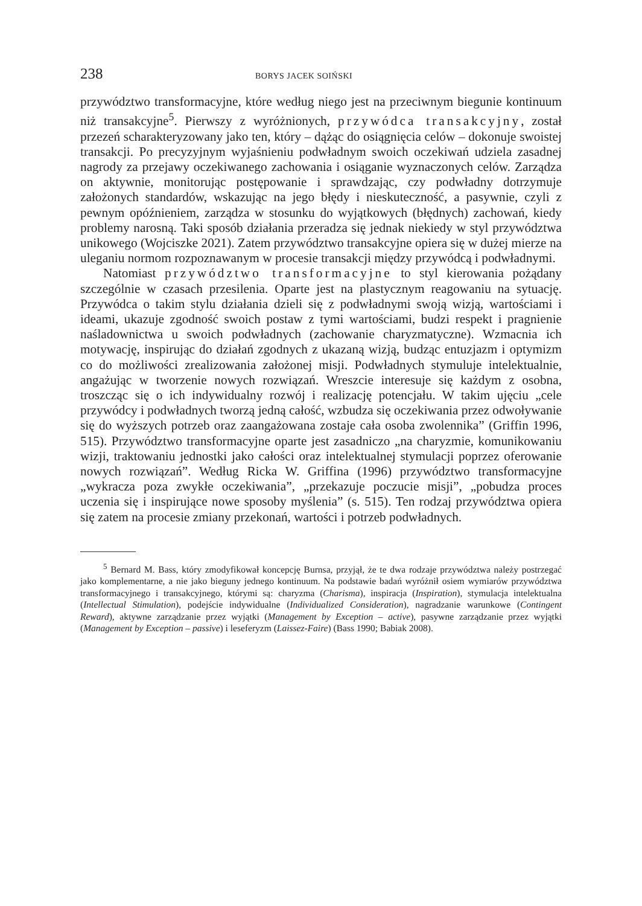238 BORYS JACEK SOIŃSKI
przywództwo transformacyjne, które według niego jest na przeciwnym biegunie kontinuum niż transakcyjne<sup>5</sup>. Pierwszy z wyróżnionych, przywódca transakcyjny, został przezeń scharakteryzowany jako ten, który – dążąc do osiągnięcia celów – dokonuje swoistej transakcji. Po precyzyjnym wyjaśnieniu podwładnym swoich oczekiwań udziela zasadnej nagrody za przejawy oczekiwanego zachowania i osiąganie wyznaczonych celów. Zarządza on aktywnie, monitorując postępowanie i sprawdzając, czy podwładny dotrzymuje założonych standardów, wskazując na jego błędy i nieskuteczność, a pasywnie, czyli z pewnym opóźnieniem, zarządza w stosunku do wyjątkowych (błędnych) zachowań, kiedy problemy narosną. Taki sposób działania przeradza się jednak niekiedy w styl przywództwa unikowego (Wojciszke 2021). Zatem przywództwo transakcyjne opiera się w dużej mierze na uleganiu normom rozpoznawanym w procesie transakcji między przywódcą i podwładnymi.
Natomiast przywództwo transformacyjne to styl kierowania pożądany szczególnie w czasach przesilenia. Oparte jest na plastycznym reagowaniu na sytuację. Przywódca o takim stylu działania dzieli się z podwładnymi swoją wizją, wartościami i ideami, ukazuje zgodność swoich postaw z tymi wartościami, budzi respekt i pragnienie naśladownictwa u swoich podwładnych (zachowanie charyzmatyczne). Wzmacnia ich motywację, inspirując do działań zgodnych z ukazaną wizją, budząc entuzjazm i optymizm co do możliwości zrealizowania założonej misji. Podwładnych stymuluje intelektualnie, angażując w tworzenie nowych rozwiązań. Wreszcie interesuje się każdym z osobna, troszcząc się o ich indywidualny rozwój i realizację potencjału. W takim ujęciu „cele przywódcy i podwładnych tworzą jedną całość, wzbudza się oczekiwania przez odwoływanie się do wyższych potrzeb oraz zaangażowana zostaje cała osoba zwolennika” (Griffin 1996, 515). Przywództwo transformacyjne oparte jest zasadniczo „na charyzmie, komunikowaniu wizji, traktowaniu jednostki jako całości oraz intelektualnej stymulacji poprzez oferowanie nowych rozwiązań”. Według Ricka W. Griffina (1996) przywództwo transformacyjne „wykracza poza zwykłe oczekiwania”, „przekazuje poczucie misji”, „pobudza proces uczenia się i inspirujące nowe sposoby myślenia” (s. 515). Ten rodzaj przywództwa opiera się zatem na procesie zmiany przekonań, wartości i potrzeb podwładnych.
<sup>5</sup> Bernard M. Bass, który zmodyfikował koncepcję Burnsa, przyjął, że te dwa rodzaje przywództwa należy postrzegać jako komplementarne, a nie jako bieguny jednego kontinuum. Na podstawie badań wyróżnił osiem wymiarów przywództwa transformacyjnego i transakcyjnego, którymi są: charyzma (Charisma), inspiracja (Inspiration), stymulacja intelektualna (Intellectual Stimulation), podejście indywidualne (Individualized Consideration), nagradzanie warunkowe (Contingent Reward), aktywne zarządzanie przez wyjątki (Management by Exception – active), pasywne zarządzanie przez wyjątki (Management by Exception – passive) i leseferyzm (Laissez-Faire) (Bass 1990; Babiak 2008).